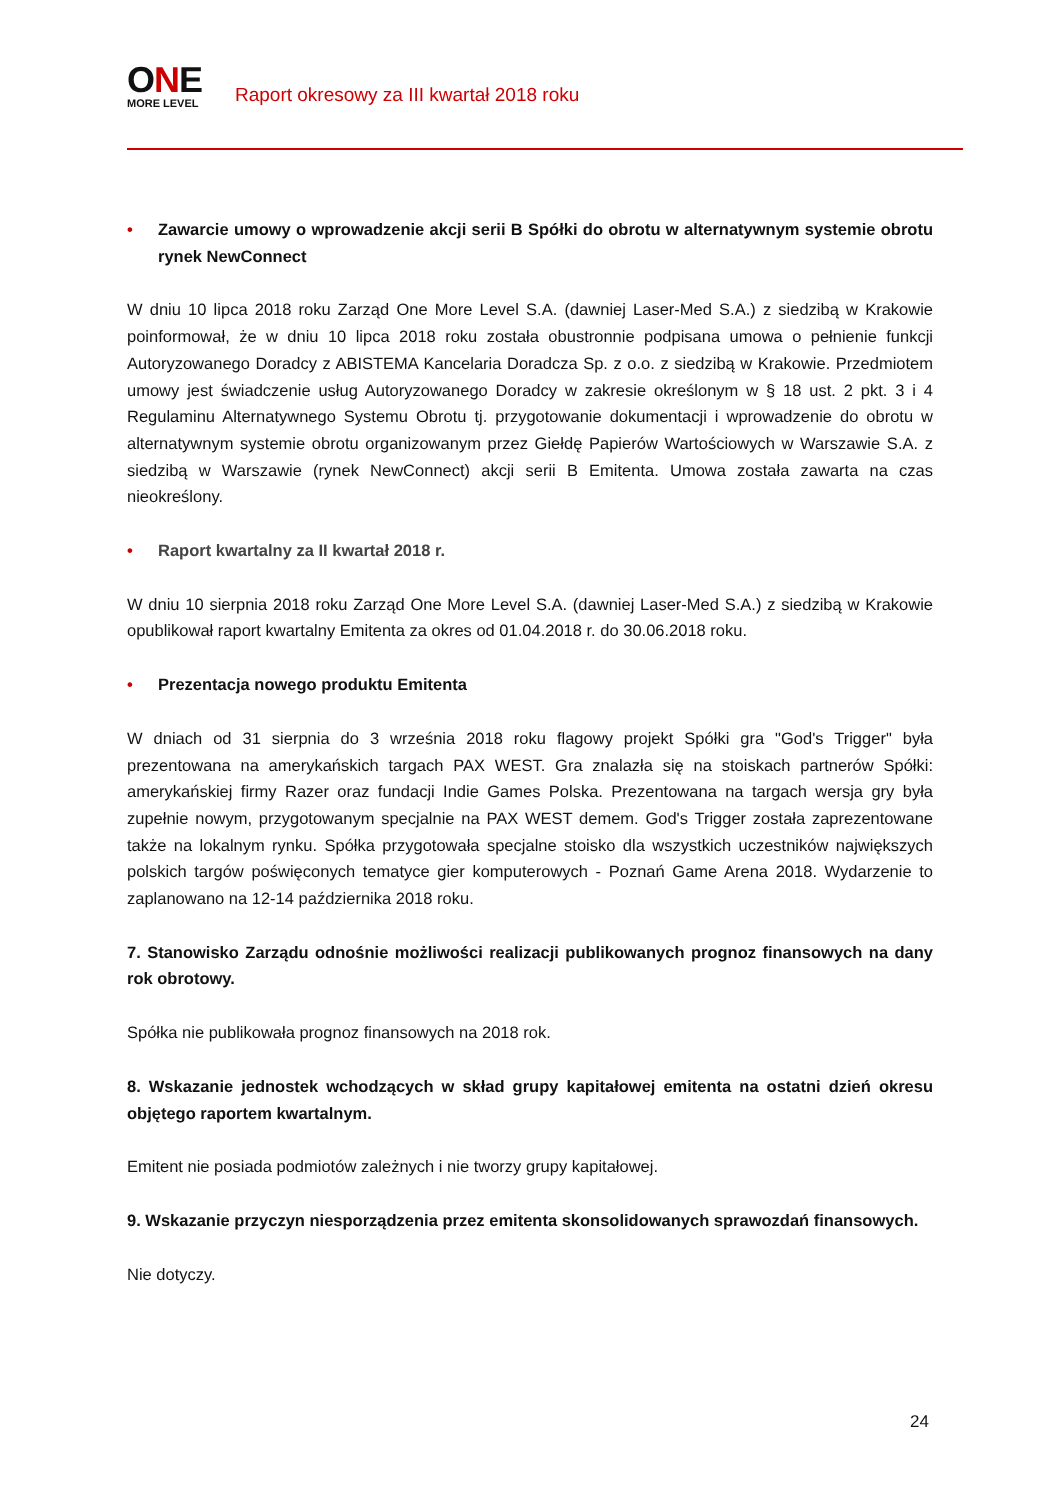ONE
MORE LEVEL
Raport okresowy za III kwartał 2018 roku
• Zawarcie umowy o wprowadzenie akcji serii B Spółki do obrotu w alternatywnym systemie obrotu rynek NewConnect
W dniu 10 lipca 2018 roku Zarząd One More Level S.A. (dawniej Laser-Med S.A.) z siedzibą w Krakowie poinformował, że w dniu 10 lipca 2018 roku została obustronnie podpisana umowa o pełnienie funkcji Autoryzowanego Doradcy z ABISTEMA Kancelaria Doradcza Sp. z o.o. z siedzibą w Krakowie. Przedmiotem umowy jest świadczenie usług Autoryzowanego Doradcy w zakresie określonym w § 18 ust. 2 pkt. 3 i 4 Regulaminu Alternatywnego Systemu Obrotu tj. przygotowanie dokumentacji i wprowadzenie do obrotu w alternatywnym systemie obrotu organizowanym przez Giełdę Papierów Wartościowych w Warszawie S.A. z siedzibą w Warszawie (rynek NewConnect) akcji serii B Emitenta. Umowa została zawarta na czas nieokreślony.
• Raport kwartalny za II kwartał 2018 r.
W dniu 10 sierpnia 2018 roku Zarząd One More Level S.A. (dawniej Laser-Med S.A.) z siedzibą w Krakowie opublikował raport kwartalny Emitenta za okres od 01.04.2018 r. do 30.06.2018 roku.
• Prezentacja nowego produktu Emitenta
W dniach od 31 sierpnia do 3 września 2018 roku flagowy projekt Spółki gra "God's Trigger" była prezentowana na amerykańskich targach PAX WEST. Gra znalazła się na stoiskach partnerów Spółki: amerykańskiej firmy Razer oraz fundacji Indie Games Polska. Prezentowana na targach wersja gry była zupełnie nowym, przygotowanym specjalnie na PAX WEST demem. God's Trigger została zaprezentowane także na lokalnym rynku. Spółka przygotowała specjalne stoisko dla wszystkich uczestników największych polskich targów poświęconych tematyce gier komputerowych - Poznań Game Arena 2018. Wydarzenie to zaplanowano na 12-14 października 2018 roku.
7. Stanowisko Zarządu odnośnie możliwości realizacji publikowanych prognoz finansowych na dany rok obrotowy.
Spółka nie publikowała prognoz finansowych na 2018 rok.
8. Wskazanie jednostek wchodzących w skład grupy kapitałowej emitenta na ostatni dzień okresu objętego raportem kwartalnym.
Emitent nie posiada podmiotów zależnych i nie tworzy grupy kapitałowej.
9. Wskazanie przyczyn niesporządzenia przez emitenta skonsolidowanych sprawozdań finansowych.
Nie dotyczy.
24